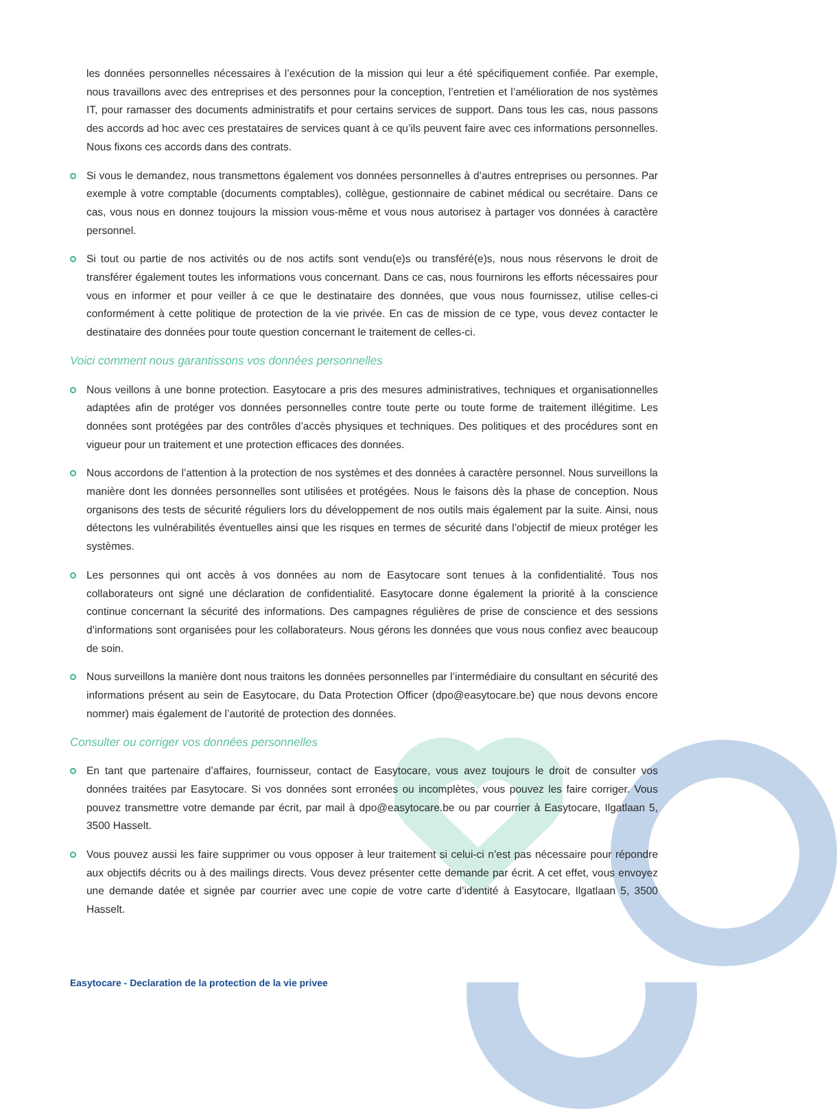les données personnelles nécessaires à l’exécution de la mission qui leur a été spécifiquement confiée. Par exemple, nous travaillons avec des entreprises et des personnes pour la conception, l’entretien et l’amélioration de nos systèmes IT, pour ramasser des documents administratifs et pour certains services de support. Dans tous les cas, nous passons des accords ad hoc avec ces prestataires de services quant à ce qu’ils peuvent faire avec ces informations personnelles. Nous fixons ces accords dans des contrats.
Si vous le demandez, nous transmettons également vos données personnelles à d’autres entreprises ou personnes. Par exemple à votre comptable (documents comptables), collègue, gestionnaire de cabinet médical ou secrétaire. Dans ce cas, vous nous en donnez toujours la mission vous-même et vous nous autorisez à partager vos données à caractère personnel.
Si tout ou partie de nos activités ou de nos actifs sont vendu(e)s ou transféré(e)s, nous nous réservons le droit de transférer également toutes les informations vous concernant. Dans ce cas, nous fournirons les efforts nécessaires pour vous en informer et pour veiller à ce que le destinataire des données, que vous nous fournissez, utilise celles-ci conformément à cette politique de protection de la vie privée. En cas de mission de ce type, vous devez contacter le destinataire des données pour toute question concernant le traitement de celles-ci.
Voici comment nous garantissons vos données personnelles
Nous veillons à une bonne protection. Easytocare a pris des mesures administratives, techniques et organisationnelles adaptées afin de protéger vos données personnelles contre toute perte ou toute forme de traitement illégitime. Les données sont protégées par des contrôles d’accès physiques et techniques. Des politiques et des procédures sont en vigueur pour un traitement et une protection efficaces des données.
Nous accordons de l’attention à la protection de nos systèmes et des données à caractère personnel. Nous surveillons la manière dont les données personnelles sont utilisées et protégées. Nous le faisons dès la phase de conception. Nous organisons des tests de sécurité réguliers lors du développement de nos outils mais également par la suite. Ainsi, nous détectons les vulnérabilités éventuelles ainsi que les risques en termes de sécurité dans l’objectif de mieux protéger les systèmes.
Les personnes qui ont accès à vos données au nom de Easytocare sont tenues à la confidentialité. Tous nos collaborateurs ont signé une déclaration de confidentialité. Easytocare donne également la priorité à la conscience continue concernant la sécurité des informations. Des campagnes régulières de prise de conscience et des sessions d’informations sont organisées pour les collaborateurs. Nous gérons les données que vous nous confiez avec beaucoup de soin.
Nous surveillons la manière dont nous traitons les données personnelles par l’intermédiaire du consultant en sécurité des informations présent au sein de Easytocare, du Data Protection Officer (dpo@easytocare.be) que nous devons encore nommer) mais également de l’autorité de protection des données.
Consulter ou corriger vos données personnelles
En tant que partenaire d’affaires, fournisseur, contact de Easytocare, vous avez toujours le droit de consulter vos données traitées par Easytocare. Si vos données sont erronées ou incomplètes, vous pouvez les faire corriger. Vous pouvez transmettre votre demande par écrit, par mail à dpo@easytocare.be ou par courrier à Easytocare, Ilgatlaan 5, 3500 Hasselt.
Vous pouvez aussi les faire supprimer ou vous opposer à leur traitement si celui-ci n’est pas nécessaire pour répondre aux objectifs décrits ou à des mailings directs. Vous devez présenter cette demande par écrit. A cet effet, vous envoyez une demande datée et signée par courrier avec une copie de votre carte d’identité à Easytocare, Ilgatlaan 5, 3500 Hasselt.
Easytocare - Declaration de la protection de la vie privee